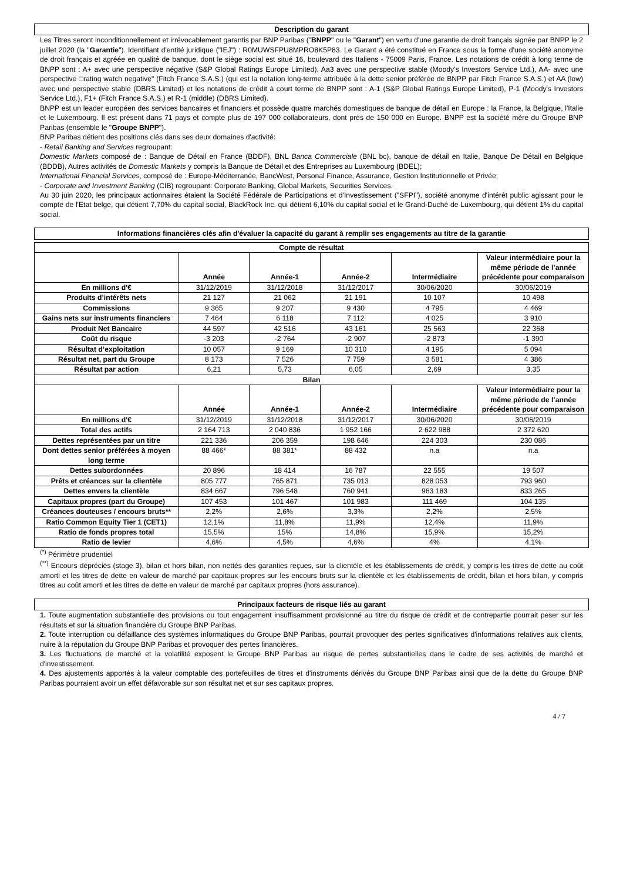Description du garant
Les Titres seront inconditionnellement et irrévocablement garantis par BNP Paribas ("BNPP" ou le "Garant") en vertu d'une garantie de droit français signée par BNPP le 2 juillet 2020 (la "Garantie"). Identifiant d'entité juridique ("IEJ") : R0MUWSFPU8MPRO8K5P83. Le Garant a été constitué en France sous la forme d'une société anonyme de droit français et agréée en qualité de banque, dont le siège social est situé 16, boulevard des Italiens - 75009 Paris, France. Les notations de crédit à long terme de BNPP sont : A+ avec une perspective négative (S&P Global Ratings Europe Limited), Aa3 avec une perspective stable (Moody's Investors Service Ltd.), AA- avec une perspective □rating watch negative" (Fitch France S.A.S.) (qui est la notation long-terme attribuée à la dette senior préférée de BNPP par Fitch France S.A.S.) et AA (low) avec une perspective stable (DBRS Limited) et les notations de crédit à court terme de BNPP sont : A-1 (S&P Global Ratings Europe Limited), P-1 (Moody's Investors Service Ltd.), F1+ (Fitch France S.A.S.) et R-1 (middle) (DBRS Limited).
BNPP est un leader européen des services bancaires et financiers et possède quatre marchés domestiques de banque de détail en Europe : la France, la Belgique, l'Italie et le Luxembourg. Il est présent dans 71 pays et compte plus de 197 000 collaborateurs, dont près de 150 000 en Europe. BNPP est la société mère du Groupe BNP Paribas (ensemble le "Groupe BNPP").
BNP Paribas détient des positions clés dans ses deux domaines d'activité:
- Retail Banking and Services regroupant:
Domestic Markets composé de : Banque de Détail en France (BDDF), BNL Banca Commerciale (BNL bc), banque de détail en Italie, Banque De Détail en Belgique (BDDB), Autres activités de Domestic Markets y compris la Banque de Détail et des Entreprises au Luxembourg (BDEL);
International Financial Services, composé de : Europe-Méditerranée, BancWest, Personal Finance, Assurance, Gestion Institutionnelle et Privée;
- Corporate and Investment Banking (CIB) regroupant: Corporate Banking, Global Markets, Securities Services.
Au 30 juin 2020, les principaux actionnaires étaient la Société Fédérale de Participations et d'Investissement ("SFPI"), société anonyme d'intérêt public agissant pour le compte de l'Etat belge, qui détient 7,70% du capital social, BlackRock Inc. qui détient 6,10% du capital social et le Grand-Duché de Luxembourg, qui détient 1% du capital social.
Informations financières clés afin d'évaluer la capacité du garant à remplir ses engagements au titre de la garantie
| Compte de résultat | | | | | |
| --- | --- | --- | --- | --- | --- |
| | Année | Année-1 | Année-2 | Intermédiaire | Valeur intermédiaire pour la même période de l’année précédente pour comparaison |
| En millions d'€ | 31/12/2019 | 31/12/2018 | 31/12/2017 | 30/06/2020 | 30/06/2019 |
| Produits d’intérêts nets | 21 127 | 21 062 | 21 191 | 10 107 | 10 498 |
| Commissions | 9 365 | 9 207 | 9 430 | 4 795 | 4 469 |
| Gains nets sur instruments financiers | 7 464 | 6 118 | 7 112 | 4 025 | 3 910 |
| Produit Net Bancaire | 44 597 | 42 516 | 43 161 | 25 563 | 22 368 |
| Coût du risque | -3 203 | -2 764 | -2 907 | -2 873 | -1 390 |
| Résultat d’exploitation | 10 057 | 9 169 | 10 310 | 4 195 | 5 094 |
| Résultat net, part du Groupe | 8 173 | 7 526 | 7 759 | 3 581 | 4 386 |
| Résultat par action | 6,21 | 5,73 | 6,05 | 2,69 | 3,35 |
| Bilan | | | | | |
| | Année | Année-1 | Année-2 | Intermédiaire | Valeur intermédiaire pour la même période de l’année précédente pour comparaison |
| En millions d'€ | 31/12/2019 | 31/12/2018 | 31/12/2017 | 30/06/2020 | 30/06/2019 |
| Total des actifs | 2 164 713 | 2 040 836 | 1 952 166 | 2 622 988 | 2 372 620 |
| Dettes représentées par un titre | 221 336 | 206 359 | 198 646 | 224 303 | 230 086 |
| Dont dettes senior préférées à moyen long terme | 88 466* | 88 381* | 88 432 | n.a | n.a |
| Dettes subordonnées | 20 896 | 18 414 | 16 787 | 22 555 | 19 507 |
| Prêts et créances sur la clientèle | 805 777 | 765 871 | 735 013 | 828 053 | 793 960 |
| Dettes envers la clientèle | 834 667 | 796 548 | 760 941 | 963 183 | 833 265 |
| Capitaux propres (part du Groupe) | 107 453 | 101 467 | 101 983 | 111 469 | 104 135 |
| Créances douteuses / encours bruts** | 2,2% | 2,6% | 3,3% | 2,2% | 2,5% |
| Ratio Common Equity Tier 1 (CET1) | 12,1% | 11,8% | 11,9% | 12,4% | 11,9% |
| Ratio de fonds propres total | 15,5% | 15% | 14,8% | 15,9% | 15,2% |
| Ratio de levier | 4,6% | 4,5% | 4,6% | 4% | 4,1% |
<sup>(*)</sup> Périmètre prudentiel
<sup>(**)</sup> Encours dépréciés (stage 3), bilan et hors bilan, non nettés des garanties reçues, sur la clientèle et les établissements de crédit, y compris les titres de dette au coût amorti et les titres de dette en valeur de marché par capitaux propres sur les encours bruts sur la clientèle et les établissements de crédit, bilan et hors bilan, y compris titres au coût amorti et les titres de dette en valeur de marché par capitaux propres (hors assurance).
Principaux facteurs de risque liés au garant
1. Toute augmentation substantielle des provisions ou tout engagement insuffisamment provisionné au titre du risque de crédit et de contrepartie pourrait peser sur les résultats et sur la situation financière du Groupe BNP Paribas.
2. Toute interruption ou défaillance des systèmes informatiques du Groupe BNP Paribas, pourrait provoquer des pertes significatives d'informations relatives aux clients, nuire à la réputation du Groupe BNP Paribas et provoquer des pertes financières.
3. Les fluctuations de marché et la volatilité exposent le Groupe BNP Paribas au risque de pertes substantielles dans le cadre de ses activités de marché et d'investissement.
4. Des ajustements apportés à la valeur comptable des portefeuilles de titres et d'instruments dérivés du Groupe BNP Paribas ainsi que de la dette du Groupe BNP Paribas pourraient avoir un effet défavorable sur son résultat net et sur ses capitaux propres.
4 / 7